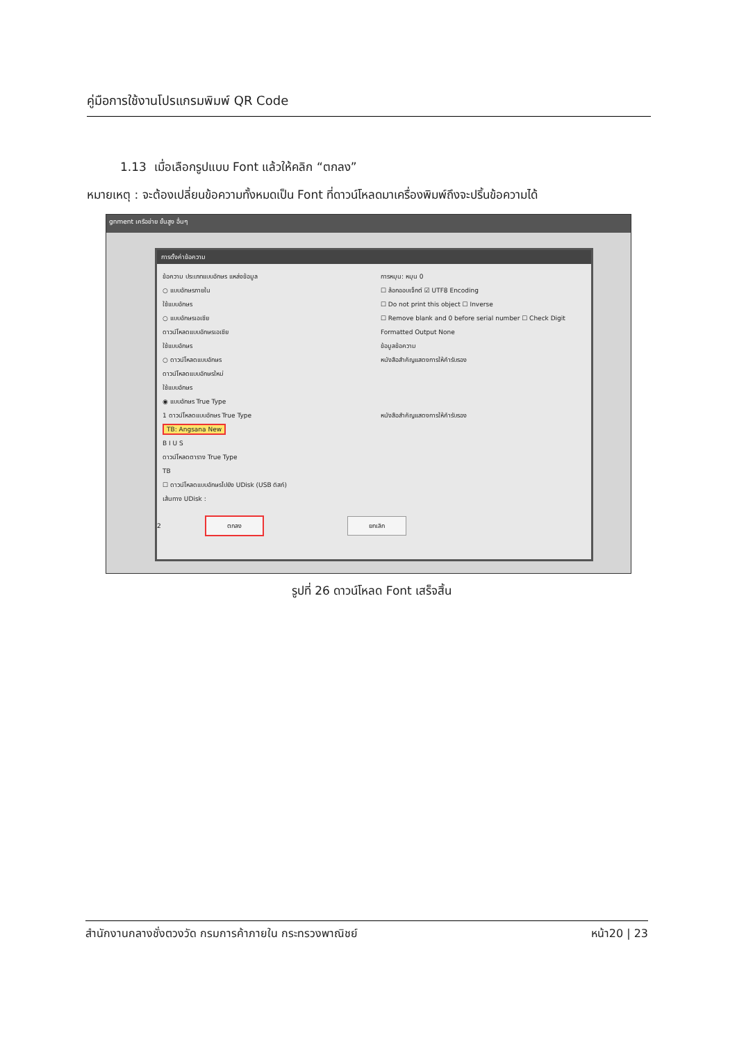คู่มือการใช้งานโปรแกรมพิมพ์ QR Code
1.13 เมื่อเลือกรูปแบบ Font แล้วให้คลิก “ตกลง”
หมายเหตุ : จะต้องเปลี่ยนข้อความทั้งหมดเป็น Font ที่ดาวน์โหลดมาเครื่องพิมพ์ถึงจะปริ้นข้อความได้
gnment เครือข่าย ขั้นสูง อื่นๆ
การตั้งค่าข้อความ
ข้อความ ประเภทแบบอักษร แหล่งข้อมูล
○ แบบอักษรภายใน
ใช้แบบอักษร
○ แบบอักษรเอเชีย
ดาวน์โหลดแบบอักษรเอเชีย
ใช้แบบอักษร
○ ดาวน์โหลดแบบอักษร
ดาวน์โหลดแบบอักษรใหม่
ใช้แบบอักษร
◉ แบบอักษร True Type
1 ดาวน์โหลดแบบอักษร True Type
TB: Angsana New
B I U S
ดาวน์โหลดตาราง True Type
TB
☐ ดาวน์โหลดแบบอักษรไปยัง UDisk (USB ดิสก์)
เส้นทาง UDisk :
การหมุน: หมุน 0
☐ ล้อกออบเจ็กต์ ☑ UTF8 Encoding
☐ Do not print this object ☐ Inverse
☐ Remove blank and 0 before serial number ☐ Check Digit
Formatted Output None
ข้อมูลข้อความ
หนังสือสำคัญแสดงการให้คำรับรอง
หนังสือสำคัญแสดงการให้คำรับรอง
2 ตกลง ยกเลิก
รูปที่ 26 ดาวน์โหลด Font เสร็จสิ้น
สำนักงานกลางชั่งตวงวัด กรมการค้าภายใน กระทรวงพาณิชย์ หน้า20 | 23